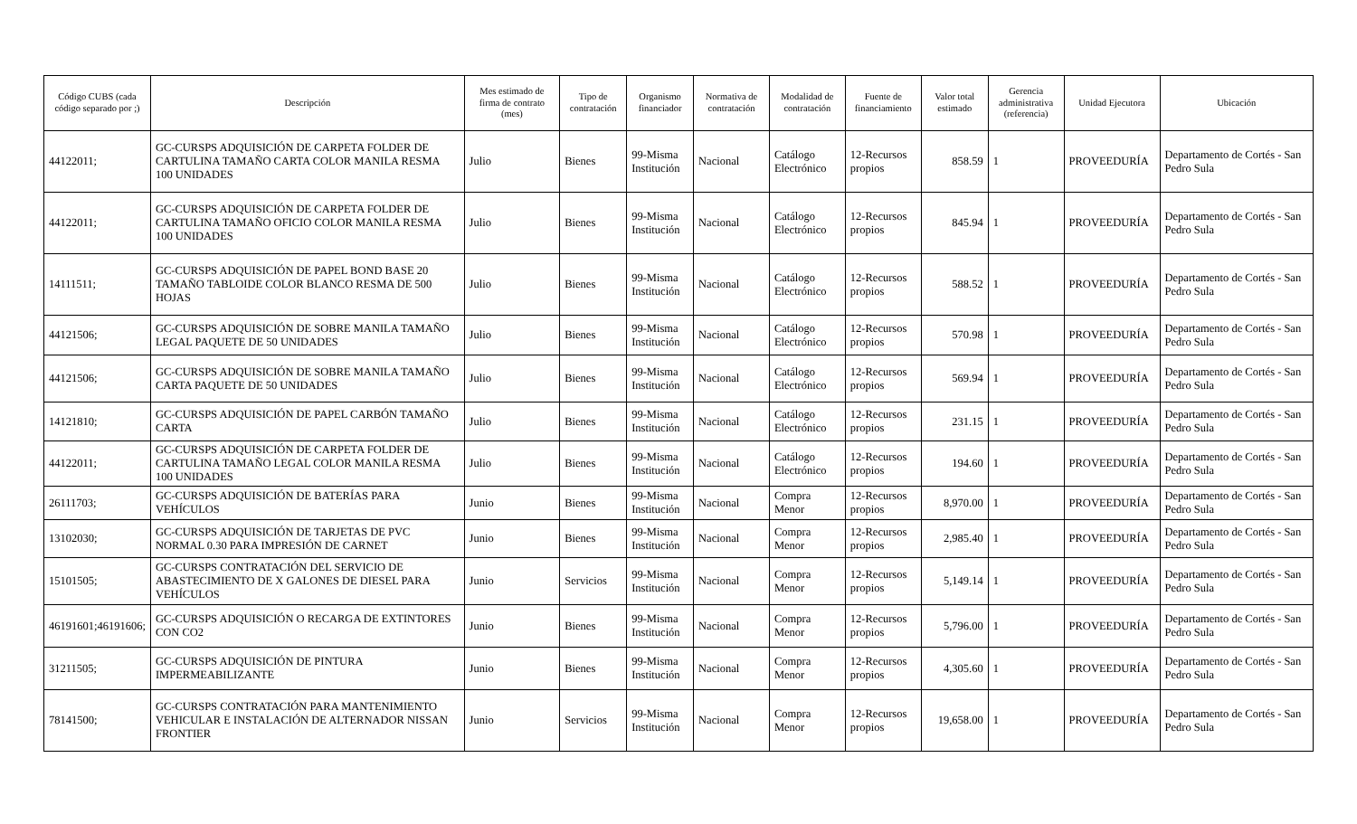| Código CUBS (cada código separado por ;) | Descripción | Mes estimado de firma de contrato (mes) | Tipo de contratación | Organismo financiador | Normativa de contratación | Modalidad de contratación | Fuente de financiamiento | Valor total estimado | Gerencia administrativa (referencia) | Unidad Ejecutora | Ubicación |
| --- | --- | --- | --- | --- | --- | --- | --- | --- | --- | --- | --- |
| 44122011; | GC-CURSPS ADQUISICIÓN DE CARPETA FOLDER DE CARTULINA TAMAÑO CARTA COLOR MANILA RESMA 100 UNIDADES | Julio | Bienes | 99-Misma Institución | Nacional | Catálogo Electrónico | 12-Recursos propios | 858.59 | 1 | PROVEEDURÍA | Departamento de Cortés - San Pedro Sula |
| 44122011; | GC-CURSPS ADQUISICIÓN DE CARPETA FOLDER DE CARTULINA TAMAÑO OFICIO COLOR MANILA RESMA 100 UNIDADES | Julio | Bienes | 99-Misma Institución | Nacional | Catálogo Electrónico | 12-Recursos propios | 845.94 | 1 | PROVEEDURÍA | Departamento de Cortés - San Pedro Sula |
| 14111511; | GC-CURSPS ADQUISICIÓN DE PAPEL BOND BASE 20 TAMAÑO TABLOIDE COLOR BLANCO RESMA DE 500 HOJAS | Julio | Bienes | 99-Misma Institución | Nacional | Catálogo Electrónico | 12-Recursos propios | 588.52 | 1 | PROVEEDURÍA | Departamento de Cortés - San Pedro Sula |
| 44121506; | GC-CURSPS ADQUISICIÓN DE SOBRE MANILA TAMAÑO LEGAL PAQUETE DE 50 UNIDADES | Julio | Bienes | 99-Misma Institución | Nacional | Catálogo Electrónico | 12-Recursos propios | 570.98 | 1 | PROVEEDURÍA | Departamento de Cortés - San Pedro Sula |
| 44121506; | GC-CURSPS ADQUISICIÓN DE SOBRE MANILA TAMAÑO CARTA PAQUETE DE 50 UNIDADES | Julio | Bienes | 99-Misma Institución | Nacional | Catálogo Electrónico | 12-Recursos propios | 569.94 | 1 | PROVEEDURÍA | Departamento de Cortés - San Pedro Sula |
| 14121810; | GC-CURSPS ADQUISICIÓN DE PAPEL CARBÓN TAMAÑO CARTA | Julio | Bienes | 99-Misma Institución | Nacional | Catálogo Electrónico | 12-Recursos propios | 231.15 | 1 | PROVEEDURÍA | Departamento de Cortés - San Pedro Sula |
| 44122011; | GC-CURSPS ADQUISICIÓN DE CARPETA FOLDER DE CARTULINA TAMAÑO LEGAL COLOR MANILA RESMA 100 UNIDADES | Julio | Bienes | 99-Misma Institución | Nacional | Catálogo Electrónico | 12-Recursos propios | 194.60 | 1 | PROVEEDURÍA | Departamento de Cortés - San Pedro Sula |
| 26111703; | GC-CURSPS ADQUISICIÓN DE BATERÍAS PARA VEHÍCULOS | Junio | Bienes | 99-Misma Institución | Nacional | Compra Menor | 12-Recursos propios | 8,970.00 | 1 | PROVEEDURÍA | Departamento de Cortés - San Pedro Sula |
| 13102030; | GC-CURSPS ADQUISICIÓN DE TARJETAS DE PVC NORMAL 0.30 PARA IMPRESIÓN DE CARNET | Junio | Bienes | 99-Misma Institución | Nacional | Compra Menor | 12-Recursos propios | 2,985.40 | 1 | PROVEEDURÍA | Departamento de Cortés - San Pedro Sula |
| 15101505; | GC-CURSPS CONTRATACIÓN DEL SERVICIO DE ABASTECIMIENTO DE X GALONES DE DIESEL PARA VEHÍCULOS | Junio | Servicios | 99-Misma Institución | Nacional | Compra Menor | 12-Recursos propios | 5,149.14 | 1 | PROVEEDURÍA | Departamento de Cortés - San Pedro Sula |
| 46191601;46191606; | GC-CURSPS ADQUISICIÓN O RECARGA DE EXTINTORES CON CO2 | Junio | Bienes | 99-Misma Institución | Nacional | Compra Menor | 12-Recursos propios | 5,796.00 | 1 | PROVEEDURÍA | Departamento de Cortés - San Pedro Sula |
| 31211505; | GC-CURSPS ADQUISICIÓN DE PINTURA IMPERMEABILIZANTE | Junio | Bienes | 99-Misma Institución | Nacional | Compra Menor | 12-Recursos propios | 4,305.60 | 1 | PROVEEDURÍA | Departamento de Cortés - San Pedro Sula |
| 78141500; | GC-CURSPS CONTRATACIÓN PARA MANTENIMIENTO VEHICULAR E INSTALACIÓN DE ALTERNADOR NISSAN FRONTIER | Junio | Servicios | 99-Misma Institución | Nacional | Compra Menor | 12-Recursos propios | 19,658.00 | 1 | PROVEEDURÍA | Departamento de Cortés - San Pedro Sula |